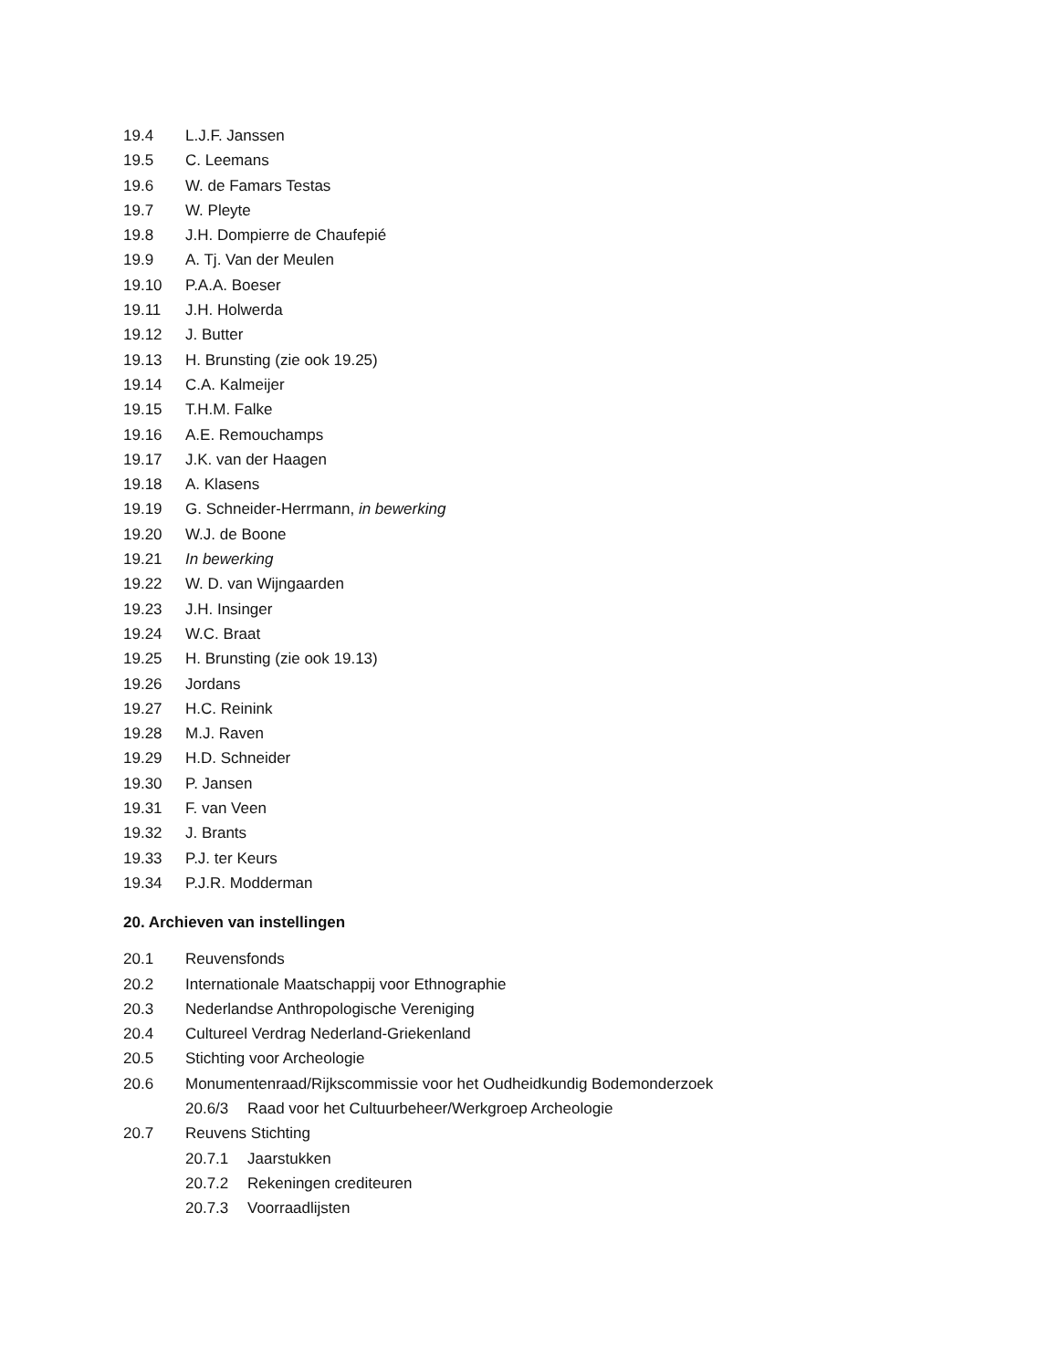19.4 L.J.F. Janssen
19.5 C. Leemans
19.6 W. de Famars Testas
19.7 W. Pleyte
19.8 J.H. Dompierre de Chaufepié
19.9 A. Tj. Van der Meulen
19.10 P.A.A. Boeser
19.11 J.H. Holwerda
19.12 J. Butter
19.13 H. Brunsting (zie ook 19.25)
19.14 C.A. Kalmeijer
19.15 T.H.M. Falke
19.16 A.E. Remouchamps
19.17 J.K. van der Haagen
19.18 A. Klasens
19.19 G. Schneider-Herrmann, in bewerking
19.20 W.J. de Boone
19.21 In bewerking
19.22 W. D. van Wijngaarden
19.23 J.H. Insinger
19.24 W.C. Braat
19.25 H. Brunsting (zie ook 19.13)
19.26 Jordans
19.27 H.C. Reinink
19.28 M.J. Raven
19.29 H.D. Schneider
19.30 P. Jansen
19.31 F. van Veen
19.32 J. Brants
19.33 P.J. ter Keurs
19.34 P.J.R. Modderman
20. Archieven van instellingen
20.1 Reuvensfonds
20.2 Internationale Maatschappij voor Ethnographie
20.3 Nederlandse Anthropologische Vereniging
20.4 Cultureel Verdrag Nederland-Griekenland
20.5 Stichting voor Archeologie
20.6 Monumentenraad/Rijkscommissie voor het Oudheidkundig Bodemonderzoek
20.6/3 Raad voor het Cultuurbeheer/Werkgroep Archeologie
20.7 Reuvens Stichting
20.7.1 Jaarstukken
20.7.2 Rekeningen crediteuren
20.7.3 Voorraadlijsten